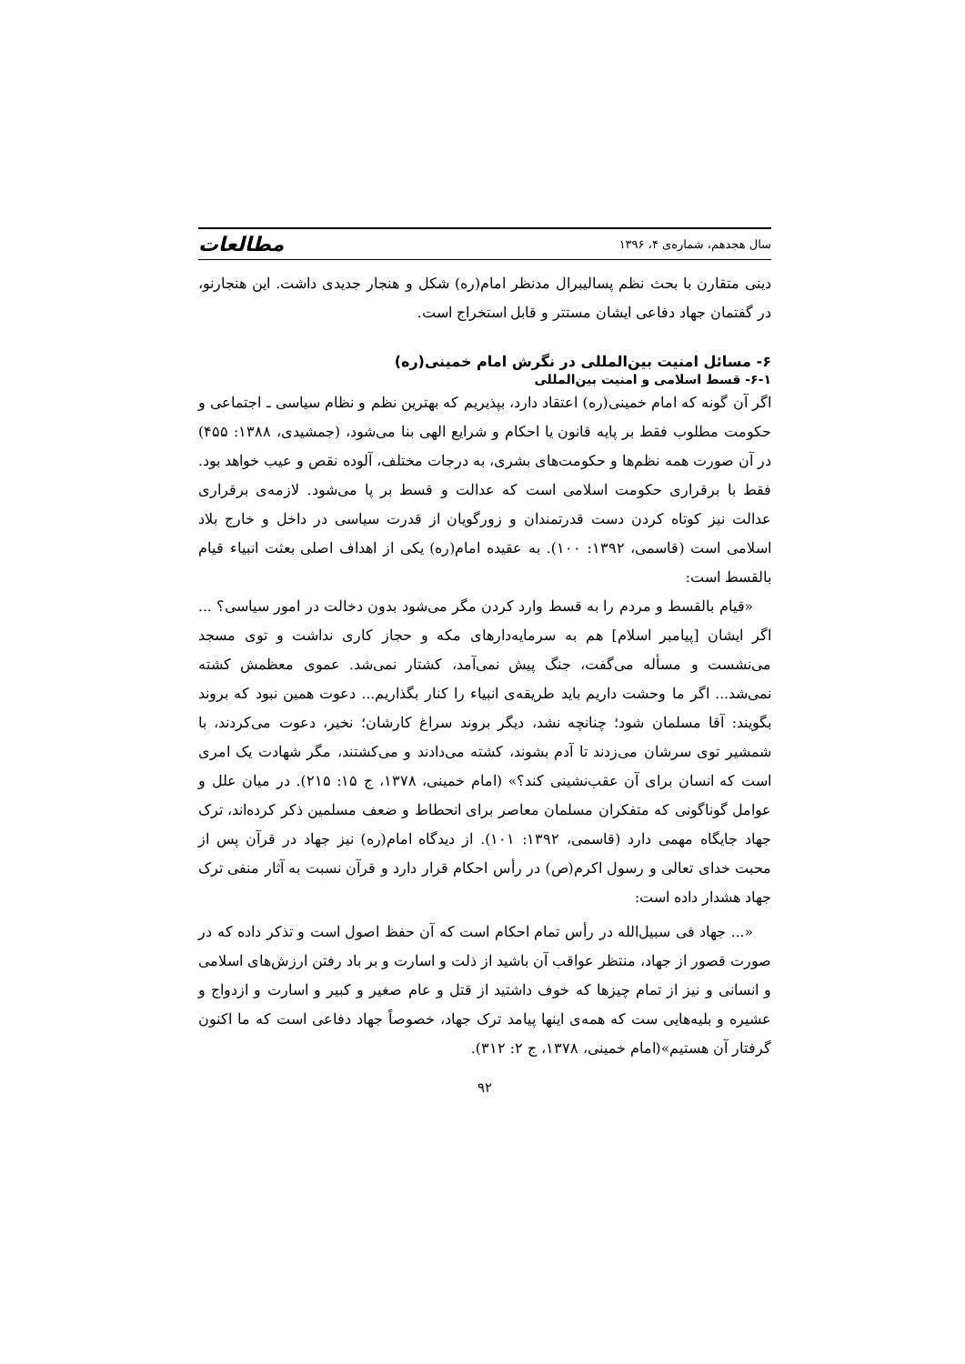سال هجدهم، شماره‌ی ۴، ۱۳۹۶ مطالعات
دینی متقارن با بحث نظم پسالیبرال مدنظر امام(ره) شکل و هنجار جدیدی داشت. این هنجارنو، در گفتمان جهاد دفاعی ایشان مستتر و قابل استخراج است.
۶- مسائل امنیت بین‌المللی در نگرش امام خمینی(ره)
۶-۱- قسط اسلامی و امنیت بین‌المللی
اگر آن گونه که امام خمینی(ره) اعتقاد دارد، بپذیریم که بهترین نظم و نظام سیاسی ـ اجتماعی و حکومت مطلوب فقط بر پایه قانون یا احکام و شرایع الهی بنا می‌شود، (جمشیدی، ۱۳۸۸: ۴۵۵) در آن صورت همه نظم‌ها و حکومت‌های بشری، به درجات مختلف، آلوده نقص و عیب خواهد بود. فقط با برقراری حکومت اسلامی است که عدالت و قسط بر پا می‌شود. لازمه‌ی برقراری عدالت نیز کوتاه کردن دست قدرتمندان و زورگویان از قدرت سیاسی در داخل و خارج بلاد اسلامی است (قاسمی، ۱۳۹۲: ۱۰۰). به عقیده امام(ره) یکی از اهداف اصلی بعثت انبیاء قیام بالقسط است:
«قیام بالقسط و مردم را به قسط وارد کردن مگر می‌شود بدون دخالت در امور سیاسی؟ ... اگر ایشان [پیامبر اسلام] هم به سرمایه‌دارهای مکه و حجاز کاری نداشت و توی مسجد می‌نشست و مسأله می‌گفت، جنگ پیش نمی‌آمد، کشتار نمی‌شد. عموی معظمش کشته نمی‌شد... اگر ما وحشت داریم باید طریقه‌ی انبیاء را کنار بگذاریم... دعوت همین نبود که بروند بگویند: آقا مسلمان شود؛ چنانچه نشد، دیگر بروند سراغ کارشان؛ نخیر، دعوت می‌کردند، با شمشیر توی سرشان می‌زدند تا آدم بشوند، کشته می‌دادند و می‌کشتند، مگر شهادت یک امری است که انسان برای آن عقب‌نشینی کند؟» (امام خمینی، ۱۳۷۸، ج ۱۵: ۲۱۵). در میان علل و عوامل گوناگونی که متفکران مسلمان معاصر برای انحطاط و ضعف مسلمین ذکر کرده‌اند، ترک جهاد جایگاه مهمی دارد (قاسمی، ۱۳۹۲: ۱۰۱). از دیدگاه امام(ره) نیز جهاد در قرآن پس از محبت خدای تعالی و رسول اکرم(ص) در رأس احکام قرار دارد و قرآن نسبت به آثار منفی ترک جهاد هشدار داده است:
«... جهاد فی سبیل‌الله در رأس تمام احکام است که آن حفظ اصول است و تذکر داده که در صورت قصور از جهاد، منتظر عواقب آن باشید از ذلت و اسارت و بر باد رفتن ارزش‌های اسلامی و انسانی و نیز از تمام چیزها که خوف داشتید از قتل و عام صغیر و کبیر و اسارت و ازدواج و عشیره و بلیه‌هایی ست که همه‌ی اینها پیامد ترک جهاد، خصوصاً جهاد دفاعی است که ما اکنون گرفتار آن هستیم»(امام خمینی، ۱۳۷۸، ج ۲: ۳۱۲).
۹۲